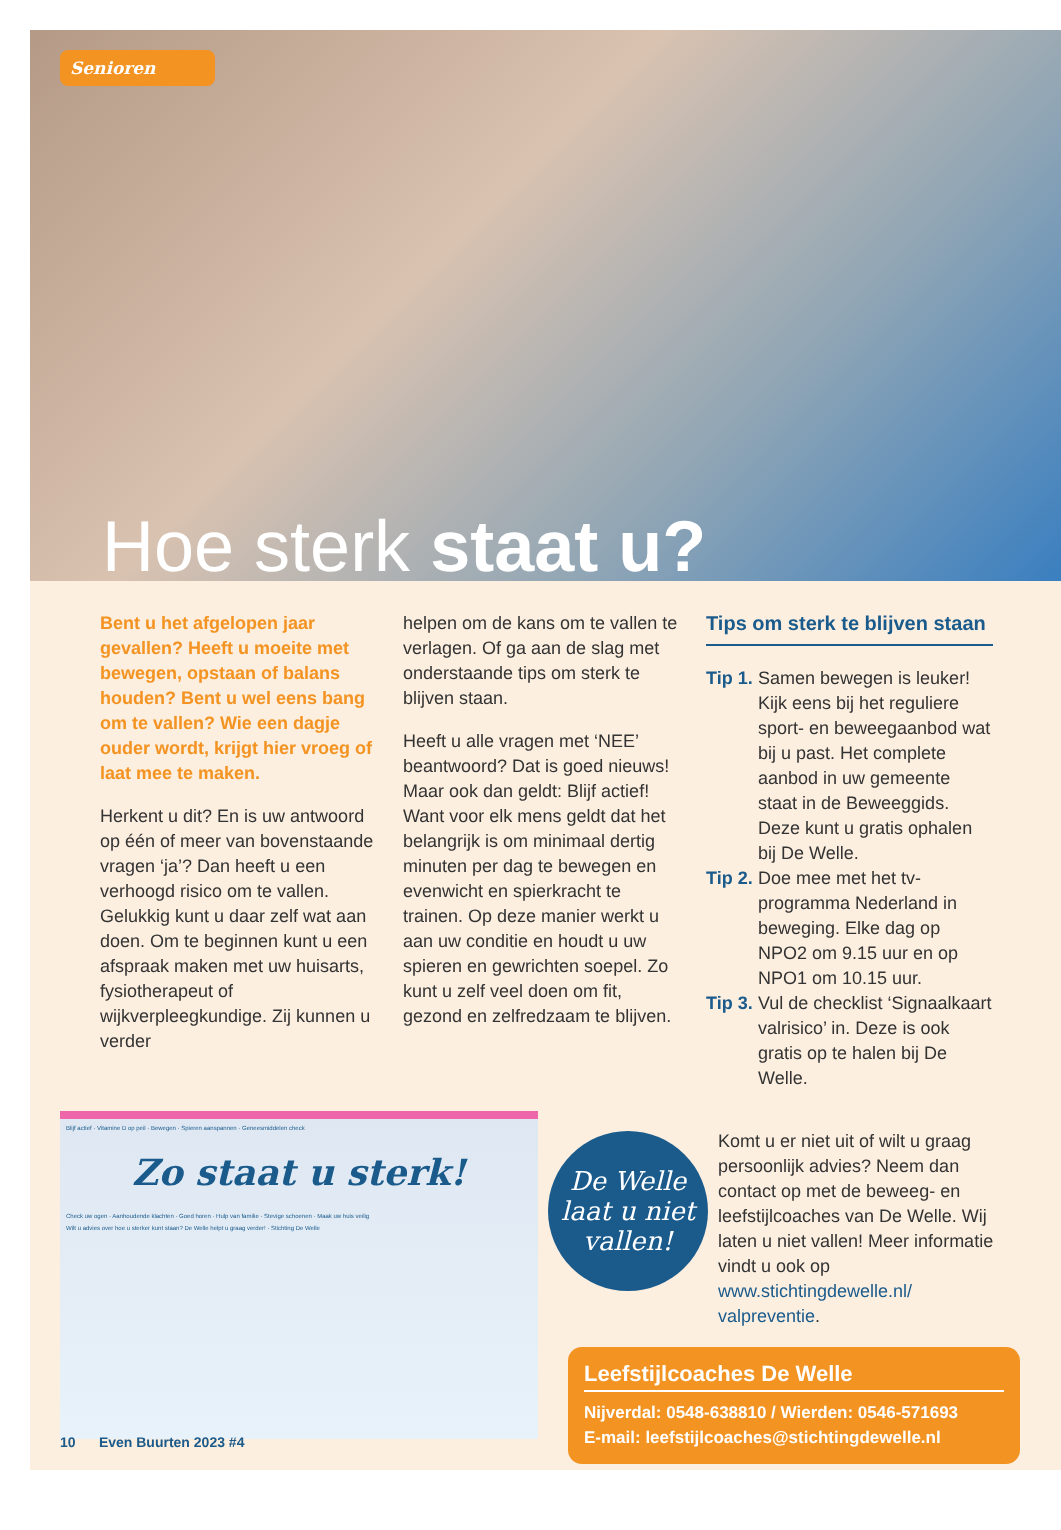Senioren
Hoe sterk staat u?
Bent u het afgelopen jaar gevallen? Heeft u moeite met bewegen, opstaan of balans houden? Bent u wel eens bang om te vallen? Wie een dagje ouder wordt, krijgt hier vroeg of laat mee te maken.
Herkent u dit? En is uw antwoord op één of meer van bovenstaande vragen ‘ja’? Dan heeft u een verhoogd risico om te vallen. Gelukkig kunt u daar zelf wat aan doen. Om te beginnen kunt u een afspraak maken met uw huisarts, fysiotherapeut of wijkverpleegkundige. Zij kunnen u verder
helpen om de kans om te vallen te verlagen. Of ga aan de slag met onderstaande tips om sterk te blijven staan.
Heeft u alle vragen met ‘NEE’ beantwoord? Dat is goed nieuws! Maar ook dan geldt: Blijf actief! Want voor elk mens geldt dat het belangrijk is om minimaal dertig minuten per dag te bewegen en evenwicht en spierkracht te trainen. Op deze manier werkt u aan uw conditie en houdt u uw spieren en gewrichten soepel. Zo kunt u zelf veel doen om fit, gezond en zelfredzaam te blijven.
Tips om sterk te blijven staan
Tip 1. Samen bewegen is leuker! Kijk eens bij het reguliere sport- en beweegaanbod wat bij u past. Het complete aanbod in uw gemeente staat in de Beweeggids. Deze kunt u gratis ophalen bij De Welle.
Tip 2. Doe mee met het tv-programma Nederland in beweging. Elke dag op NPO2 om 9.15 uur en op NPO1 om 10.15 uur.
Tip 3. Vul de checklist ‘Signaalkaart valrisico’ in. Deze is ook gratis op te halen bij De Welle.
Blijf actief · Vitamine D op peil · Bewegen · Spieren aanspannen · Geneesmiddelen check
Zo staat u sterk!
Check uw ogen · Aanhoudende klachten · Goed horen · Hulp van familie · Stevige schoenen · Maak uw huis veilig
Wilt u advies over hoe u sterker kunt staan? De Welle helpt u graag verder! · Stichting De Welle
De Welle laat u niet vallen!
Komt u er niet uit of wilt u graag persoonlijk advies? Neem dan contact op met de beweeg- en leefstijlcoaches van De Welle. Wij laten u niet vallen! Meer informatie vindt u ook op www.stichtingdewelle.nl/ valpreventie.
Leefstijlcoaches De Welle
Nijverdal: 0548-638810 / Wierden: 0546-571693
E-mail: leefstijlcoaches@stichtingdewelle.nl
10 Even Buurten 2023 #4